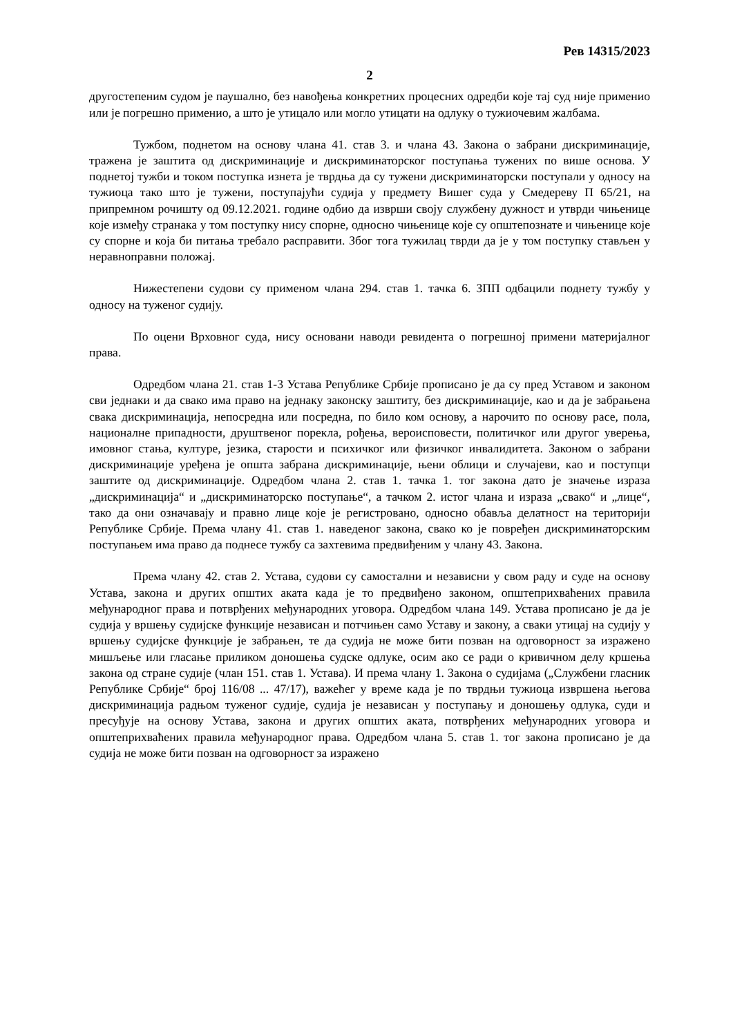Рев 14315/2023
2
другостепеним судом је паушално, без навођења конкретних процесних одредби које тај суд није применио или је погрешно применио, а што је утицало или могло утицати на одлуку о тужиочевим жалбама.
Тужбом, поднетом на основу члана 41. став 3. и члана 43. Закона о забрани дискриминације, тражена је заштита од дискриминације и дискриминаторског поступања тужених по више основа. У поднетој тужби и током поступка изнета је тврдња да су тужени дискриминаторски поступали у односу на тужиоца тако што је тужени, поступајући судија у предмету Вишег суда у Смедереву П 65/21, на припремном рочишту од 09.12.2021. године одбио да изврши своју службену дужност и утврди чињенице које између странака у том поступку нису спорне, односно чињенице које су општепознате и чињенице које су спорне и која би питања требало расправити. Због тога тужилац тврди да је у том поступку стављен у неравноправни положај.
Нижестепени судови су применом члана 294. став 1. тачка 6. ЗПП одбацили поднету тужбу у односу на туженог судију.
По оцени Врховног суда, нису основани наводи ревидента о погрешној примени материјалног права.
Одредбом члана 21. став 1-3 Устава Републике Србије прописано је да су пред Уставом и законом сви једнаки и да свако има право на једнаку законску заштиту, без дискриминације, као и да је забрањена свака дискриминација, непосредна или посредна, по било ком основу, а нарочито по основу расе, пола, националне припадности, друштвеног порекла, рођења, вероисповести, политичког или другог уверења, имовног стања, културе, језика, старости и психичког или физичког инвалидитета. Законом о забрани дискриминације уређена је општа забрана дискриминације, њени облици и случајеви, као и поступци заштите од дискриминације. Одредбом члана 2. став 1. тачка 1. тог закона дато је значење израза „дискриминација“ и „дискриминаторско поступање“, а тачком 2. истог члана и израза „свако“ и „лице“, тако да они означавају и правно лице које је регистровано, односно обавља делатност на територији Републике Србије. Према члану 41. став 1. наведеног закона, свако ко је повређен дискриминаторским поступањем има право да поднесе тужбу са захтевима предвиђеним у члану 43. Закона.
Према члану 42. став 2. Устава, судови су самостални и независни у свом раду и суде на основу Устава, закона и других општих аката када је то предвиђено законом, општеприхваћених правила међународног права и потврђених међународних уговора. Одредбом члана 149. Устава прописано је да је судија у вршењу судијске функције независан и потчињен само Уставу и закону, а сваки утицај на судију у вршењу судијске функције је забрањен, те да судија не може бити позван на одговорност за изражено мишљење или гласање приликом доношења судске одлуке, осим ако се ради о кривичном делу кршења закона од стране судије (члан 151. став 1. Устава). И према члану 1. Закона о судијама („Службени гласник Републике Србије“ број 116/08 ... 47/17), важећег у време када је по тврдњи тужиоца извршена његова дискриминација радњом туженог судије, судија је независан у поступању и доношењу одлука, суди и пресуђује на основу Устава, закона и других општих аката, потврђених међународних уговора и општеприхваћених правила међународног права. Одредбом члана 5. став 1. тог закона прописано је да судија не може бити позван на одговорност за изражено